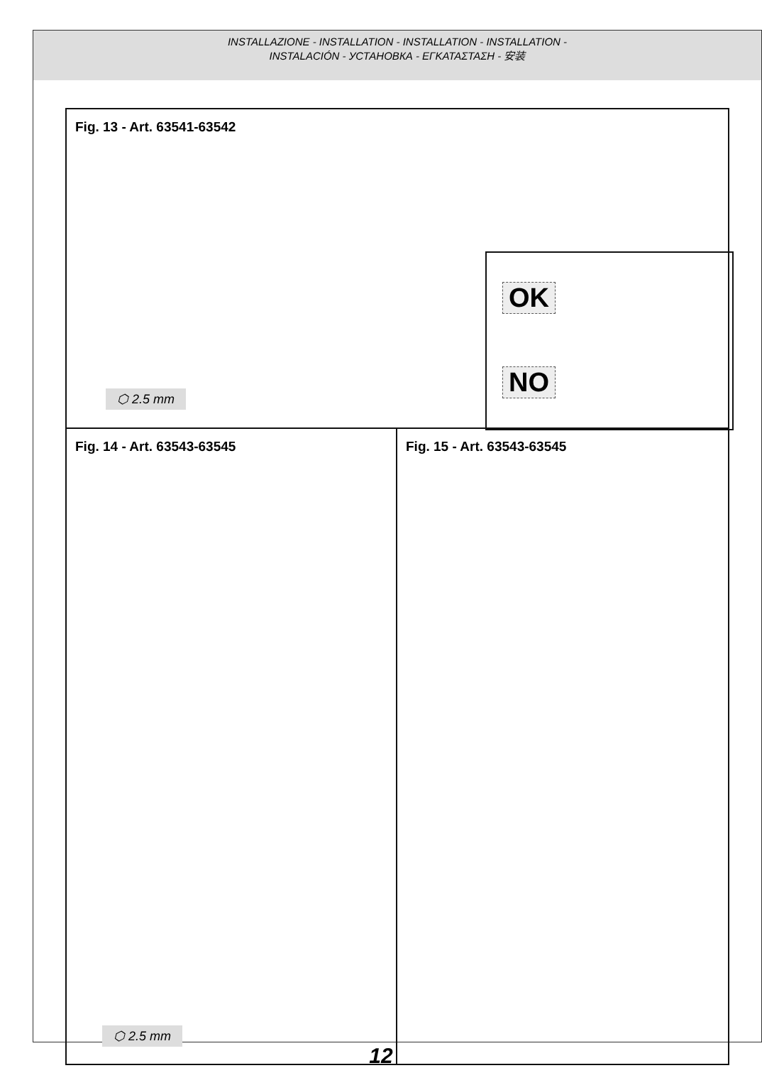INSTALLAZIONE - INSTALLATION - INSTALLATION - INSTALLATION -
INSTALACIÓN - УСТАНОВКА - ΕΓΚΑΤΑΣΤΑΣΗ - 安装
Fig. 13 - Art. 63541-63542
⬡ 2.5 mm
OK
NO
Fig. 14 - Art. 63543-63545
⬡ 2.5 mm
Fig. 15 - Art. 63543-63545
12